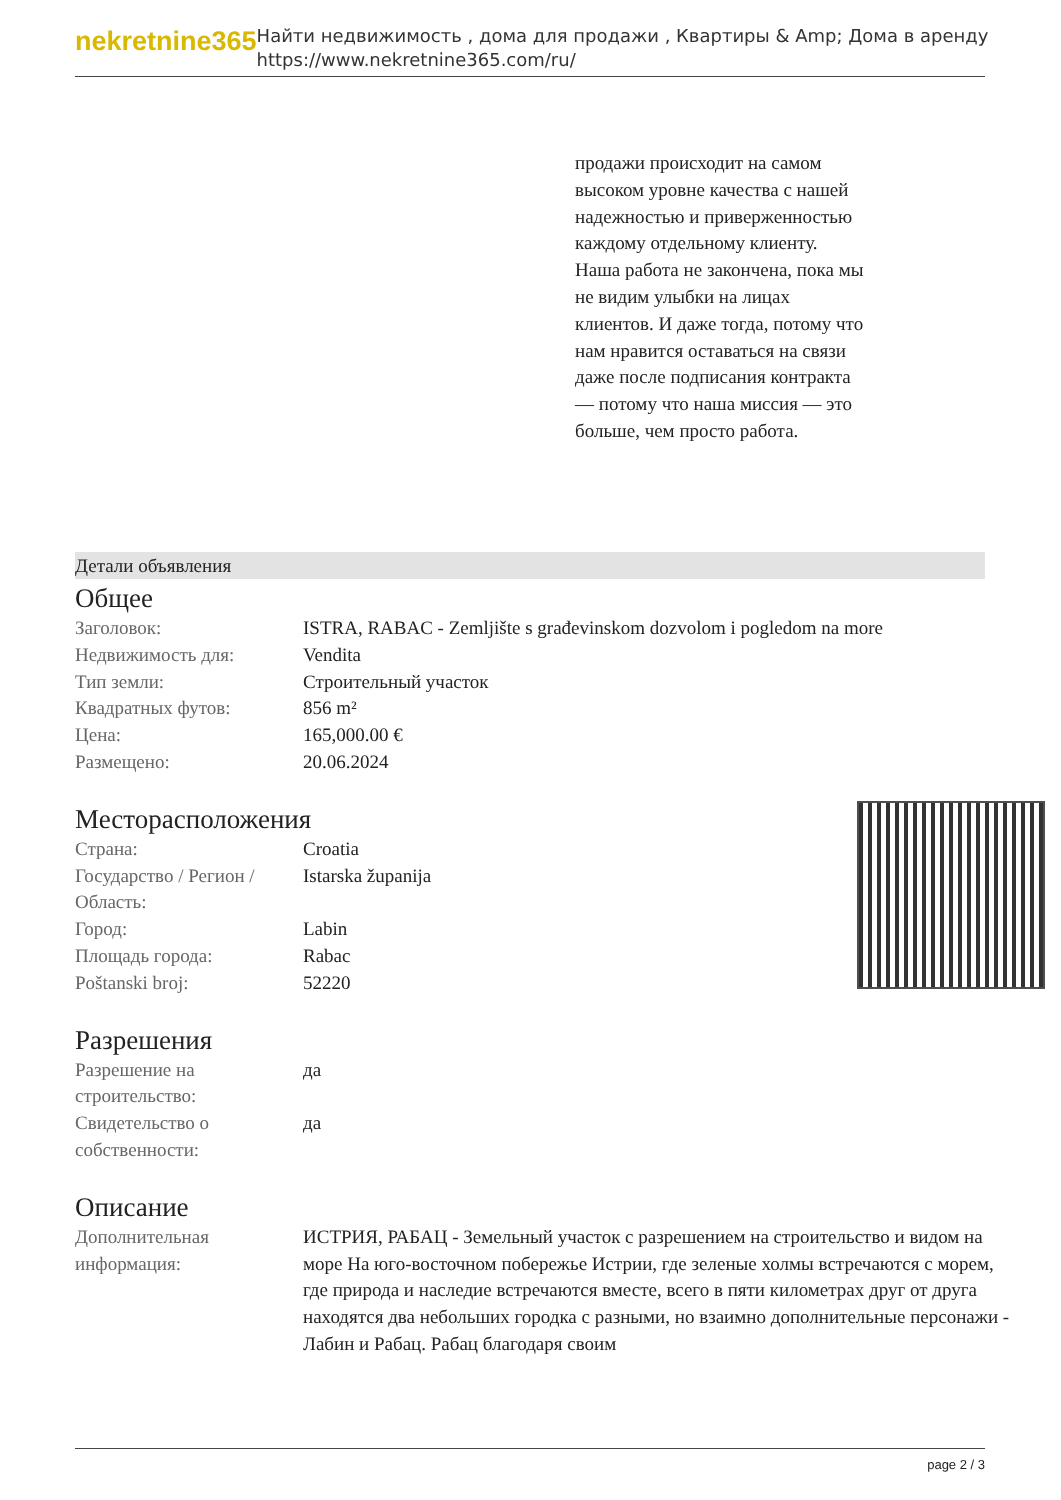nekretnine365
Найти недвижимость , дома для продажи , Квартиры & Amp; Дома в аренду
https://www.nekretnine365.com/ru/
продажи происходит на самом высоком уровне качества с нашей надежностью и приверженностью каждому отдельному клиенту. Наша работа не закончена, пока мы не видим улыбки на лицах клиентов. И даже тогда, потому что нам нравится оставаться на связи даже после подписания контракта — потому что наша миссия — это больше, чем просто работа.
Детали объявления
Общее
| Заголовок: | ISTRA, RABAC - Zemljište s građevinskom dozvolom i pogledom na more |
| Недвижимость для: | Vendita |
| Тип земли: | Строительный участок |
| Квадратных футов: | 856 m² |
| Цена: | 165,000.00 € |
| Размещено: | 20.06.2024 |
Месторасположения
| Страна: | Croatia |
| Государство / Регион / Область: | Istarska županija |
| Город: | Labin |
| Площадь города: | Rabac |
| Poštanski broj: | 52220 |
Разрешения
| Разрешение на строительство: | да |
| Свидетельство о собственности: | да |
Описание
| Дополнительная информация: | ИСТРИЯ, РАБАЦ - Земельный участок с разрешением на строительство и видом на море На юго-восточном побережье Истрии, где зеленые холмы встречаются с морем, где природа и наследие встречаются вместе, всего в пяти километрах друг от друга находятся два небольших городка с разными, но взаимно дополнительные персонажи - Лабин и Рабац. Рабац благодаря своим |
page 2 / 3